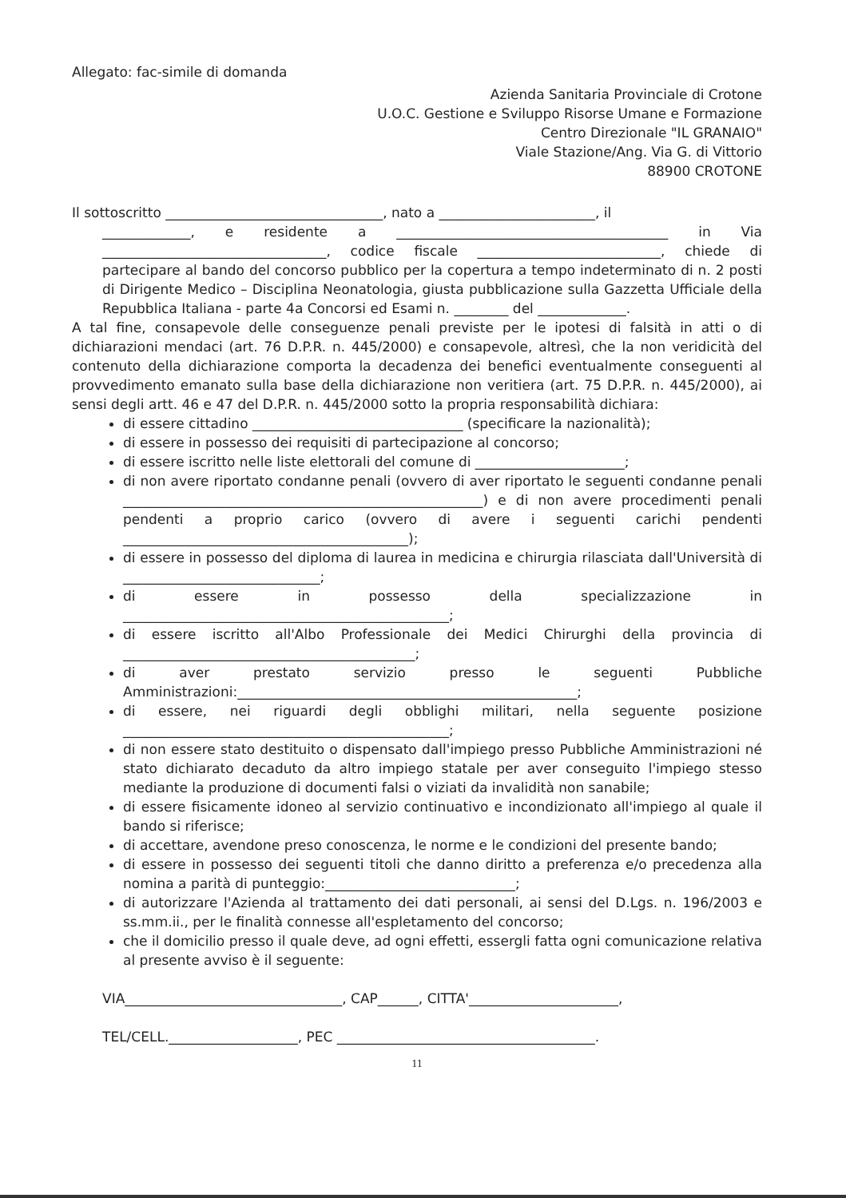Allegato: fac-simile di domanda
Azienda Sanitaria Provinciale di Crotone
U.O.C. Gestione e Sviluppo Risorse Umane e Formazione
Centro Direzionale "IL GRANAIO"
Viale Stazione/Ang. Via G. di Vittorio
88900 CROTONE
Il sottoscritto ________________________________, nato a _______________________, il
_____________, e residente a ________________________________________ in Via _________________________________, codice fiscale ___________________________, chiede di partecipare al bando del concorso pubblico per la copertura a tempo indeterminato di n. 2 posti di Dirigente Medico – Disciplina Neonatologia, giusta pubblicazione sulla Gazzetta Ufficiale della Repubblica Italiana - parte 4a Concorsi ed Esami n. ________ del _____________.
A tal fine, consapevole delle conseguenze penali previste per le ipotesi di falsità in atti o di dichiarazioni mendaci (art. 76 D.P.R. n. 445/2000) e consapevole, altresì, che la non veridicità del contenuto della dichiarazione comporta la decadenza dei benefici eventualmente conseguenti al provvedimento emanato sulla base della dichiarazione non veritiera (art. 75 D.P.R. n. 445/2000), ai sensi degli artt. 46 e 47 del D.P.R. n. 445/2000 sotto la propria responsabilità dichiara:
di essere cittadino _______________________________ (specificare la nazionalità);
di essere in possesso dei requisiti di partecipazione al concorso;
di essere iscritto nelle liste elettorali del comune di ______________________;
di non avere riportato condanne penali (ovvero di aver riportato le seguenti condanne penali _____________________________________________________) e di non avere procedimenti penali pendenti a proprio carico (ovvero di avere i seguenti carichi pendenti __________________________________________);
di essere in possesso del diploma di laurea in medicina e chirurgia rilasciata dall'Università di _____________________________;
di essere in possesso della specializzazione in ________________________________________________;
di essere iscritto all'Albo Professionale dei Medici Chirurghi della provincia di ___________________________________________;
di aver prestato servizio presso le seguenti Pubbliche Amministrazioni:__________________________________________________;
di essere, nei riguardi degli obblighi militari, nella seguente posizione ________________________________________________;
di non essere stato destituito o dispensato dall'impiego presso Pubbliche Amministrazioni né stato dichiarato decaduto da altro impiego statale per aver conseguito l'impiego stesso mediante la produzione di documenti falsi o viziati da invalidità non sanabile;
di essere fisicamente idoneo al servizio continuativo e incondizionato all'impiego al quale il bando si riferisce;
di accettare, avendone preso conoscenza, le norme e le condizioni del presente bando;
di essere in possesso dei seguenti titoli che danno diritto a preferenza e/o precedenza alla nomina a parità di punteggio:____________________________;
di autorizzare l'Azienda al trattamento dei dati personali, ai sensi del D.Lgs. n. 196/2003 e ss.mm.ii., per le finalità connesse all'espletamento del concorso;
che il domicilio presso il quale deve, ad ogni effetti, essergli fatta ogni comunicazione relativa al presente avviso è il seguente:
VIA________________________________, CAP______, CITTA'______________________,
TEL/CELL.___________________, PEC ______________________________________.
11